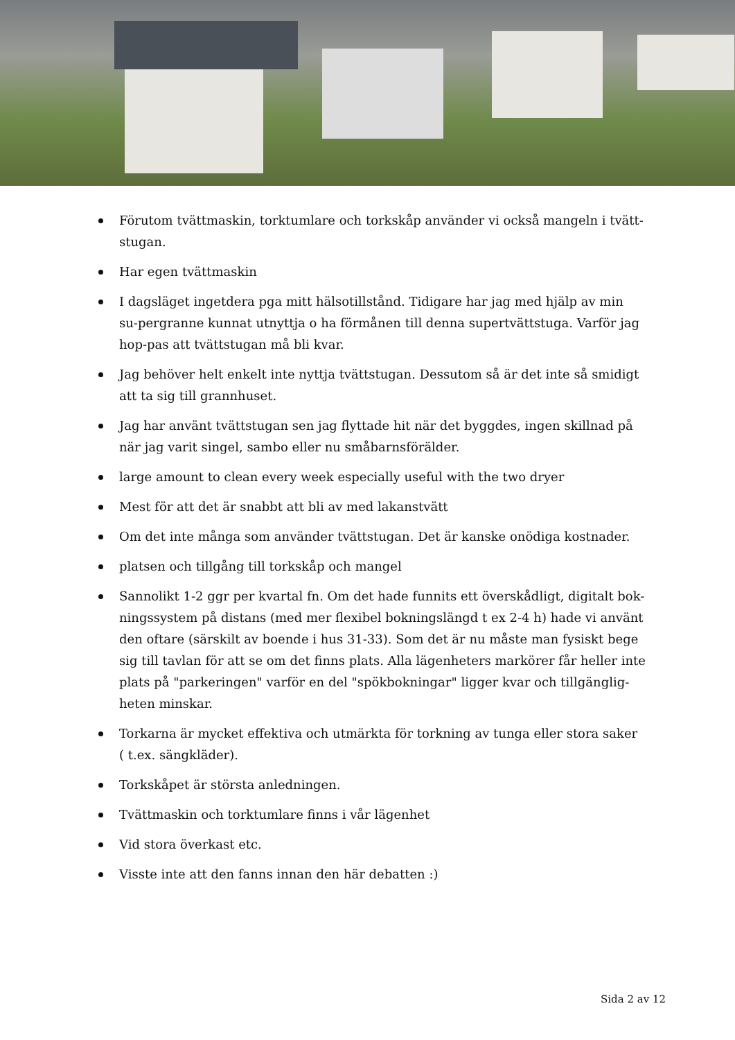Förutom tvättmaskin, torktumlare och torkskåp använder vi också mangeln i tvätt-stugan.
Har egen tvättmaskin
I dagsläget ingetdera pga mitt hälsotillstånd. Tidigare har jag med hjälp av min su-pergranne kunnat utnyttja o ha förmånen till denna supertvättstuga. Varför jag hop-pas att tvättstugan må bli kvar.
Jag behöver helt enkelt inte nyttja tvättstugan. Dessutom så är det inte så smidigt att ta sig till grannhuset.
Jag har använt tvättstugan sen jag flyttade hit när det byggdes, ingen skillnad på när jag varit singel, sambo eller nu småbarnsförälder.
large amount to clean every week especially useful with the two dryer
Mest för att det är snabbt att bli av med lakanstvätt
Om det inte många som använder tvättstugan. Det är kanske onödiga kostnader.
platsen och tillgång till torkskåp och mangel
Sannolikt 1-2 ggr per kvartal fn. Om det hade funnits ett överskådligt, digitalt bok-ningssystem på distans (med mer flexibel bokningslängd t ex 2-4 h) hade vi använt den oftare (särskilt av boende i hus 31-33). Som det är nu måste man fysiskt bege sig till tavlan för att se om det finns plats. Alla lägenheters markörer får heller inte plats på "parkeringen" varför en del "spökbokningar" ligger kvar och tillgänglig-heten minskar.
Torkarna är mycket effektiva och utmärkta för torkning av tunga eller stora saker ( t.ex. sängkläder).
Torkskåpet är största anledningen.
Tvättmaskin och torktumlare finns i vår lägenhet
Vid stora överkast etc.
Visste inte att den fanns innan den här debatten :)
Sida 2 av 12